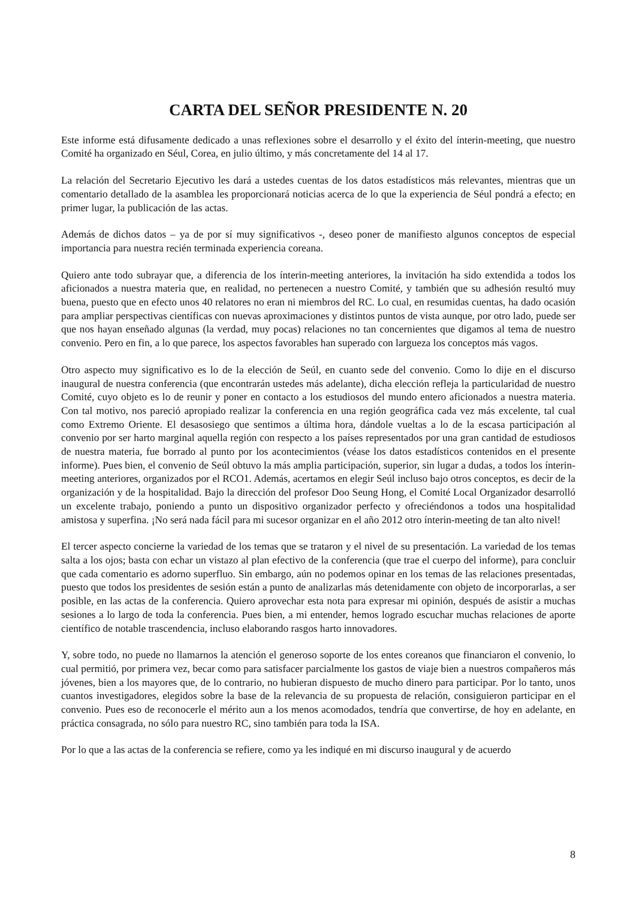CARTA DEL SEÑOR PRESIDENTE N. 20
Este informe está difusamente dedicado a unas reflexiones sobre el desarrollo y el éxito del ínterin-meeting, que nuestro Comité ha organizado en Séul, Corea, en julio último, y más concretamente del 14 al 17.
La relación del Secretario Ejecutivo les dará a ustedes cuentas de los datos estadísticos más relevantes, mientras que un comentario detallado de la asamblea les proporcionará noticias acerca de lo que la experiencia de Séul pondrá a efecto; en primer lugar, la publicación de las actas.
Además de dichos datos – ya de por sí muy significativos -, deseo poner de manifiesto algunos conceptos de especial importancia para nuestra recién terminada experiencia coreana.
Quiero ante todo subrayar que, a diferencia de los ínterin-meeting anteriores, la invitación ha sido extendida a todos los aficionados a nuestra materia que, en realidad, no pertenecen a nuestro Comité, y también que su adhesión resultó muy buena, puesto que en efecto unos 40 relatores no eran ni miembros del RC. Lo cual, en resumidas cuentas, ha dado ocasión para ampliar perspectivas científicas con nuevas aproximaciones y distintos puntos de vista aunque, por otro lado, puede ser que nos hayan enseñado algunas (la verdad, muy pocas) relaciones no tan concernientes que digamos al tema de nuestro convenio. Pero en fin, a lo que parece, los aspectos favorables han superado con largueza los conceptos más vagos.
Otro aspecto muy significativo es lo de la elección de Seúl, en cuanto sede del convenio. Como lo dije en el discurso inaugural de nuestra conferencia (que encontrarán ustedes más adelante), dicha elección refleja la particularidad de nuestro Comité, cuyo objeto es lo de reunir y poner en contacto a los estudiosos del mundo entero aficionados a nuestra materia. Con tal motivo, nos pareció apropiado realizar la conferencia en una región geográfica cada vez más excelente, tal cual como Extremo Oriente. El desasosiego que sentimos a última hora, dándole vueltas a lo de la escasa participación al convenio por ser harto marginal aquella región con respecto a los países representados por una gran cantidad de estudiosos de nuestra materia, fue borrado al punto por los acontecimientos (véase los datos estadísticos contenidos en el presente informe). Pues bien, el convenio de Seúl obtuvo la más amplia participación, superior, sin lugar a dudas, a todos los ínterin-meeting anteriores, organizados por el RCO1. Además, acertamos en elegir Seúl incluso bajo otros conceptos, es decir de la organización y de la hospitalidad. Bajo la dirección del profesor Doo Seung Hong, el Comité Local Organizador desarrolló un excelente trabajo, poniendo a punto un dispositivo organizador perfecto y ofreciéndonos a todos una hospitalidad amistosa y superfina. ¡No será nada fácil para mi sucesor organizar en el año 2012 otro ínterin-meeting de tan alto nivel!
El tercer aspecto concierne la variedad de los temas que se trataron y el nivel de su presentación. La variedad de los temas salta a los ojos; basta con echar un vistazo al plan efectivo de la conferencia (que trae el cuerpo del informe), para concluir que cada comentario es adorno superfluo. Sin embargo, aún no podemos opinar en los temas de las relaciones presentadas, puesto que todos los presidentes de sesión están a punto de analizarlas más detenidamente con objeto de incorporarlas, a ser posible, en las actas de la conferencia. Quiero aprovechar esta nota para expresar mi opinión, después de asistir a muchas sesiones a lo largo de toda la conferencia. Pues bien, a mi entender, hemos logrado escuchar muchas relaciones de aporte científico de notable trascendencia, incluso elaborando rasgos harto innovadores.
Y, sobre todo, no puede no llamarnos la atención el generoso soporte de los entes coreanos que financiaron el convenio, lo cual permitió, por primera vez, becar como para satisfacer parcialmente los gastos de viaje bien a nuestros compañeros más jóvenes, bien a los mayores que, de lo contrario, no hubieran dispuesto de mucho dinero para participar. Por lo tanto, unos cuantos investigadores, elegidos sobre la base de la relevancia de su propuesta de relación, consiguieron participar en el convenio. Pues eso de reconocerle el mérito aun a los menos acomodados, tendría que convertirse, de hoy en adelante, en práctica consagrada, no sólo para nuestro RC, sino también para toda la ISA.
Por lo que a las actas de la conferencia se refiere, como ya les indiqué en mi discurso inaugural y de acuerdo
8